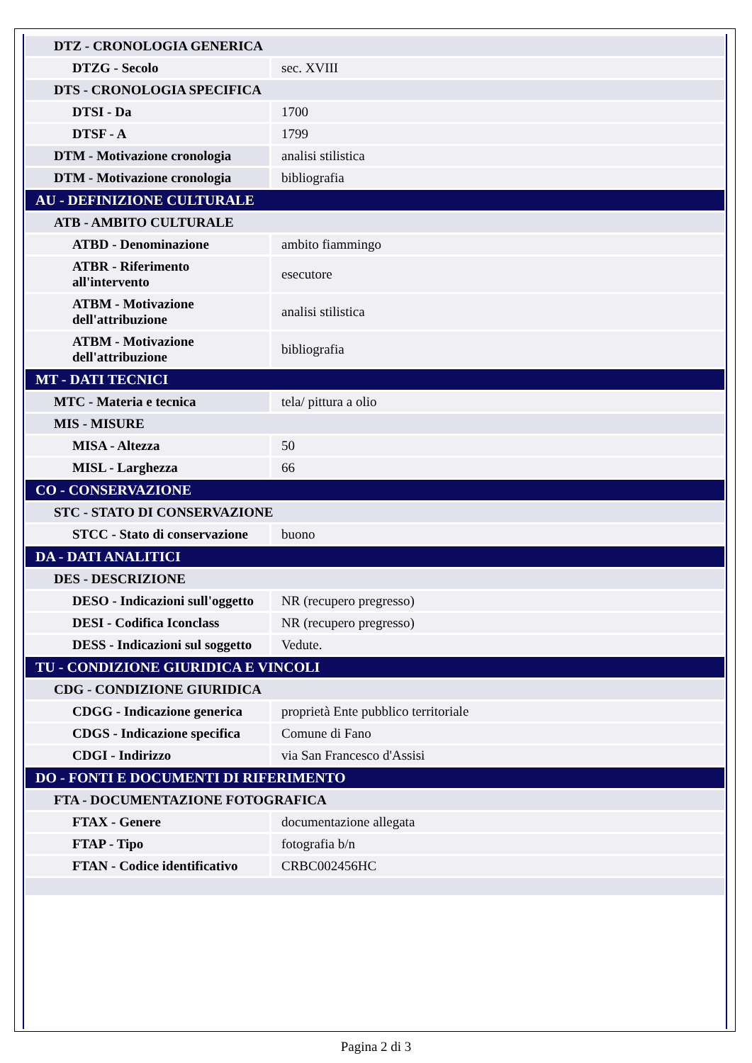| DTZ - CRONOLOGIA GENERICA | |
| DTZG - Secolo | sec. XVIII |
| DTS - CRONOLOGIA SPECIFICA | |
| DTSI - Da | 1700 |
| DTSF - A | 1799 |
| DTM - Motivazione cronologia | analisi stilistica |
| DTM - Motivazione cronologia | bibliografia |
| AU - DEFINIZIONE CULTURALE | |
| ATB - AMBITO CULTURALE | |
| ATBD - Denominazione | ambito fiammingo |
| ATBR - Riferimento all'intervento | esecutore |
| ATBM - Motivazione dell'attribuzione | analisi stilistica |
| ATBM - Motivazione dell'attribuzione | bibliografia |
| MT - DATI TECNICI | |
| MTC - Materia e tecnica | tela/ pittura a olio |
| MIS - MISURE | |
| MISA - Altezza | 50 |
| MISL - Larghezza | 66 |
| CO - CONSERVAZIONE | |
| STC - STATO DI CONSERVAZIONE | |
| STCC - Stato di conservazione | buono |
| DA - DATI ANALITICI | |
| DES - DESCRIZIONE | |
| DESO - Indicazioni sull'oggetto | NR (recupero pregresso) |
| DESI - Codifica Iconclass | NR (recupero pregresso) |
| DESS - Indicazioni sul soggetto | Vedute. |
| TU - CONDIZIONE GIURIDICA E VINCOLI | |
| CDG - CONDIZIONE GIURIDICA | |
| CDGG - Indicazione generica | proprietà Ente pubblico territoriale |
| CDGS - Indicazione specifica | Comune di Fano |
| CDGI - Indirizzo | via San Francesco d'Assisi |
| DO - FONTI E DOCUMENTI DI RIFERIMENTO | |
| FTA - DOCUMENTAZIONE FOTOGRAFICA | |
| FTAX - Genere | documentazione allegata |
| FTAP - Tipo | fotografia b/n |
| FTAN - Codice identificativo | CRBC002456HC |
Pagina 2 di 3